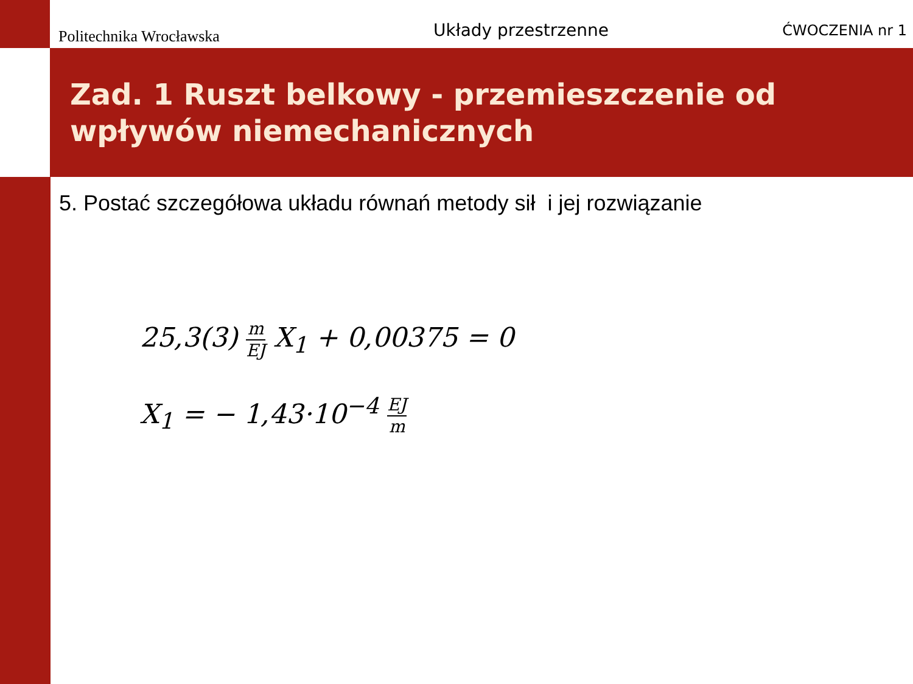Politechnika Wrocławska
Układy przestrzenne
ĆWOCZENIA nr 1
Zad. 1 Ruszt belkowy - przemieszczenie od wpływów niemechanicznych
5. Postać szczegółowa układu równań metody sił i jej rozwiązanie
25,3(3) m EJ X<sub>1</sub> + 0,00375 = 0
X<sub>1</sub> = − 1,43·10<sup>−4</sup> EJ m